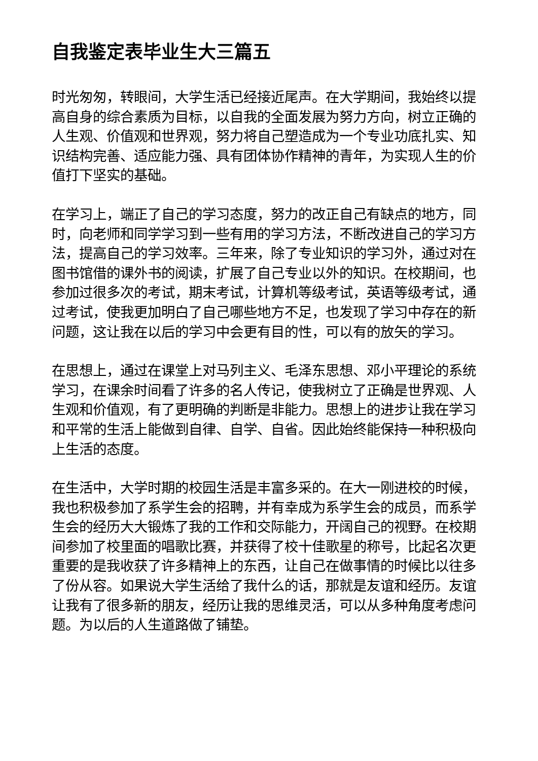自我鉴定表毕业生大三篇五
时光匆匆，转眼间，大学生活已经接近尾声。在大学期间，我始终以提高自身的综合素质为目标，以自我的全面发展为努力方向，树立正确的人生观、价值观和世界观，努力将自己塑造成为一个专业功底扎实、知识结构完善、适应能力强、具有团体协作精神的青年，为实现人生的价值打下坚实的基础。
在学习上，端正了自己的学习态度，努力的改正自己有缺点的地方，同时，向老师和同学学习到一些有用的学习方法，不断改进自己的学习方法，提高自己的学习效率。三年来，除了专业知识的学习外，通过对在图书馆借的课外书的阅读，扩展了自己专业以外的知识。在校期间，也参加过很多次的考试，期末考试，计算机等级考试，英语等级考试，通过考试，使我更加明白了自己哪些地方不足，也发现了学习中存在的新问题，这让我在以后的学习中会更有目的性，可以有的放矢的学习。
在思想上，通过在课堂上对马列主义、毛泽东思想、邓小平理论的系统学习，在课余时间看了许多的名人传记，使我树立了正确是世界观、人生观和价值观，有了更明确的判断是非能力。思想上的进步让我在学习和平常的生活上能做到自律、自学、自省。因此始终能保持一种积极向上生活的态度。
在生活中，大学时期的校园生活是丰富多采的。在大一刚进校的时候，我也积极参加了系学生会的招聘，并有幸成为系学生会的成员，而系学生会的经历大大锻炼了我的工作和交际能力，开阔自己的视野。在校期间参加了校里面的唱歌比赛，并获得了校十佳歌星的称号，比起名次更重要的是我收获了许多精神上的东西，让自己在做事情的时候比以往多了份从容。如果说大学生活给了我什么的话，那就是友谊和经历。友谊让我有了很多新的朋友，经历让我的思维灵活，可以从多种角度考虑问题。为以后的人生道路做了铺垫。